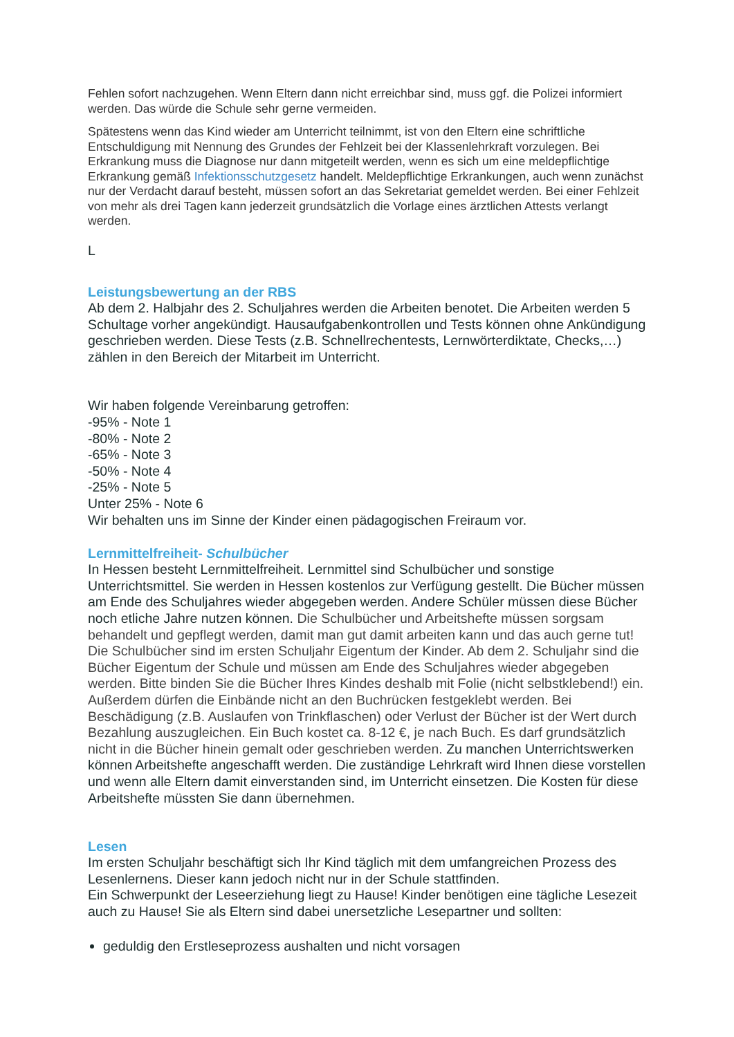Fehlen sofort nachzugehen. Wenn Eltern dann nicht erreichbar sind, muss ggf. die Polizei informiert werden. Das würde die Schule sehr gerne vermeiden.
Spätestens wenn das Kind wieder am Unterricht teilnimmt, ist von den Eltern eine schriftliche Entschuldigung mit Nennung des Grundes der Fehlzeit bei der Klassenlehrkraft vorzulegen. Bei Erkrankung muss die Diagnose nur dann mitgeteilt werden, wenn es sich um eine meldepflichtige Erkrankung gemäß Infektionsschutzgesetz handelt. Meldepflichtige Erkrankungen, auch wenn zunächst nur der Verdacht darauf besteht, müssen sofort an das Sekretariat gemeldet werden. Bei einer Fehlzeit von mehr als drei Tagen kann jederzeit grundsätzlich die Vorlage eines ärztlichen Attests verlangt werden.
L
Leistungsbewertung an der RBS
Ab dem 2. Halbjahr des 2. Schuljahres werden die Arbeiten benotet. Die Arbeiten werden 5 Schultage vorher angekündigt. Hausaufgabenkontrollen und Tests können ohne Ankündigung geschrieben werden. Diese Tests (z.B. Schnellrechentests, Lernwörterdiktate, Checks,…) zählen in den Bereich der Mitarbeit im Unterricht.
Wir haben folgende Vereinbarung getroffen:
-95% - Note 1
-80% - Note 2
-65% - Note 3
-50% - Note 4
-25% - Note 5
Unter 25% - Note 6
Wir behalten uns im Sinne der Kinder einen pädagogischen Freiraum vor.
Lernmittelfreiheit- Schulbücher
In Hessen besteht Lernmittelfreiheit. Lernmittel sind Schulbücher und sonstige Unterrichtsmittel. Sie werden in Hessen kostenlos zur Verfügung gestellt. Die Bücher müssen am Ende des Schuljahres wieder abgegeben werden. Andere Schüler müssen diese Bücher noch etliche Jahre nutzen können. Die Schulbücher und Arbeitshefte müssen sorgsam behandelt und gepflegt werden, damit man gut damit arbeiten kann und das auch gerne tut! Die Schulbücher sind im ersten Schuljahr Eigentum der Kinder. Ab dem 2. Schuljahr sind die Bücher Eigentum der Schule und müssen am Ende des Schuljahres wieder abgegeben werden. Bitte binden Sie die Bücher Ihres Kindes deshalb mit Folie (nicht selbstklebend!) ein. Außerdem dürfen die Einbände nicht an den Buchrücken festgeklebt werden. Bei Beschädigung (z.B. Auslaufen von Trinkflaschen) oder Verlust der Bücher ist der Wert durch Bezahlung auszugleichen. Ein Buch kostet ca. 8-12 €, je nach Buch. Es darf grundsätzlich nicht in die Bücher hinein gemalt oder geschrieben werden. Zu manchen Unterrichtswerken können Arbeitshefte angeschafft werden. Die zuständige Lehrkraft wird Ihnen diese vorstellen und wenn alle Eltern damit einverstanden sind, im Unterricht einsetzen. Die Kosten für diese Arbeitshefte müssten Sie dann übernehmen.
Lesen
Im ersten Schuljahr beschäftigt sich Ihr Kind täglich mit dem umfangreichen Prozess des Lesenlernens. Dieser kann jedoch nicht nur in der Schule stattfinden.
Ein Schwerpunkt der Leseerziehung liegt zu Hause! Kinder benötigen eine tägliche Lesezeit auch zu Hause! Sie als Eltern sind dabei unersetzliche Lesepartner und sollten:
geduldig den Erstleseprozess aushalten und nicht vorsagen